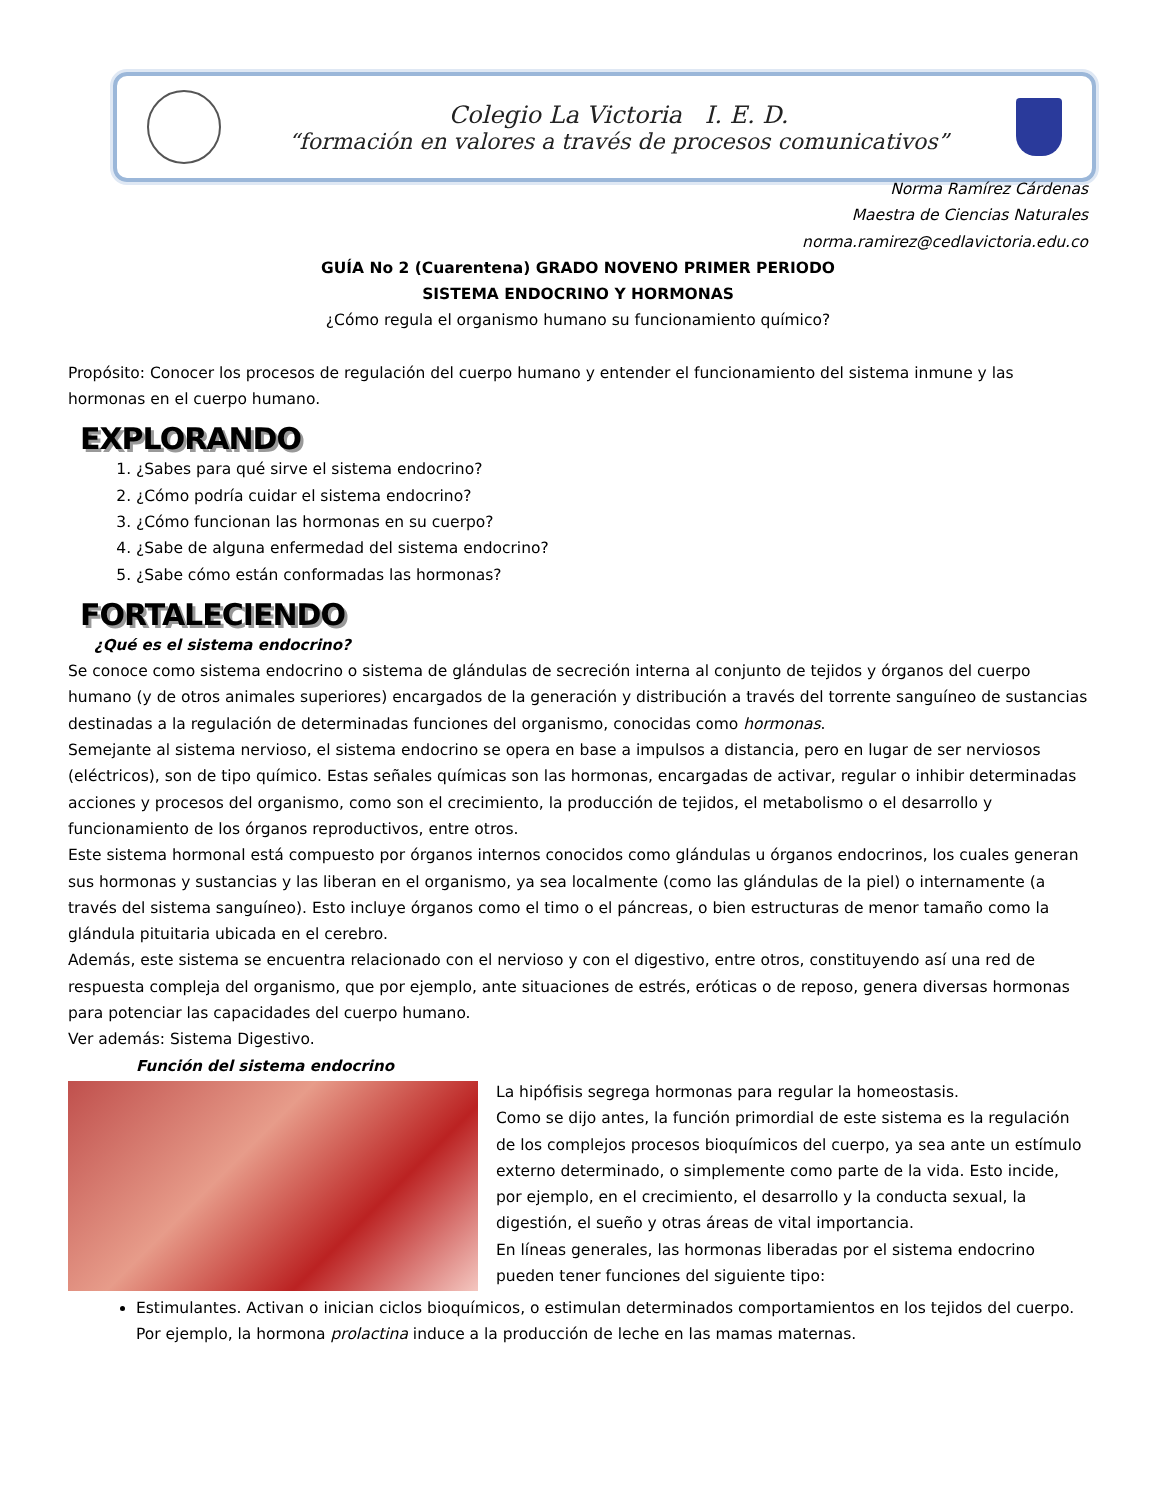Colegio La Victoria I. E. D.
“formación en valores a través de procesos comunicativos”
Norma Ramírez Cárdenas
Maestra de Ciencias Naturales
norma.ramirez@cedlavictoria.edu.co
GUÍA No 2 (Cuarentena) GRADO NOVENO PRIMER PERIODO
SISTEMA ENDOCRINO Y HORMONAS
¿Cómo regula el organismo humano su funcionamiento químico?
Propósito: Conocer los procesos de regulación del cuerpo humano y entender el funcionamiento del sistema inmune y las hormonas en el cuerpo humano.
EXPLORANDO
1. ¿Sabes para qué sirve el sistema endocrino?
2. ¿Cómo podría cuidar el sistema endocrino?
3. ¿Cómo funcionan las hormonas en su cuerpo?
4. ¿Sabe de alguna enfermedad del sistema endocrino?
5. ¿Sabe cómo están conformadas las hormonas?
FORTALECIENDO
¿Qué es el sistema endocrino?
Se conoce como sistema endocrino o sistema de glándulas de secreción interna al conjunto de tejidos y órganos del cuerpo humano (y de otros animales superiores) encargados de la generación y distribución a través del torrente sanguíneo de sustancias destinadas a la regulación de determinadas funciones del organismo, conocidas como hormonas.
Semejante al sistema nervioso, el sistema endocrino se opera en base a impulsos a distancia, pero en lugar de ser nerviosos (eléctricos), son de tipo químico. Estas señales químicas son las hormonas, encargadas de activar, regular o inhibir determinadas acciones y procesos del organismo, como son el crecimiento, la producción de tejidos, el metabolismo o el desarrollo y funcionamiento de los órganos reproductivos, entre otros.
Este sistema hormonal está compuesto por órganos internos conocidos como glándulas u órganos endocrinos, los cuales generan sus hormonas y sustancias y las liberan en el organismo, ya sea localmente (como las glándulas de la piel) o internamente (a través del sistema sanguíneo). Esto incluye órganos como el timo o el páncreas, o bien estructuras de menor tamaño como la glándula pituitaria ubicada en el cerebro.
Además, este sistema se encuentra relacionado con el nervioso y con el digestivo, entre otros, constituyendo así una red de respuesta compleja del organismo, que por ejemplo, ante situaciones de estrés, eróticas o de reposo, genera diversas hormonas para potenciar las capacidades del cuerpo humano.
Ver además: Sistema Digestivo.
Función del sistema endocrino
La hipófisis segrega hormonas para regular la homeostasis.
Como se dijo antes, la función primordial de este sistema es la regulación de los complejos procesos bioquímicos del cuerpo, ya sea ante un estímulo externo determinado, o simplemente como parte de la vida. Esto incide, por ejemplo, en el crecimiento, el desarrollo y la conducta sexual, la digestión, el sueño y otras áreas de vital importancia.
En líneas generales, las hormonas liberadas por el sistema endocrino pueden tener funciones del siguiente tipo:
Estimulantes. Activan o inician ciclos bioquímicos, o estimulan determinados comportamientos en los tejidos del cuerpo. Por ejemplo, la hormona prolactina induce a la producción de leche en las mamas maternas.